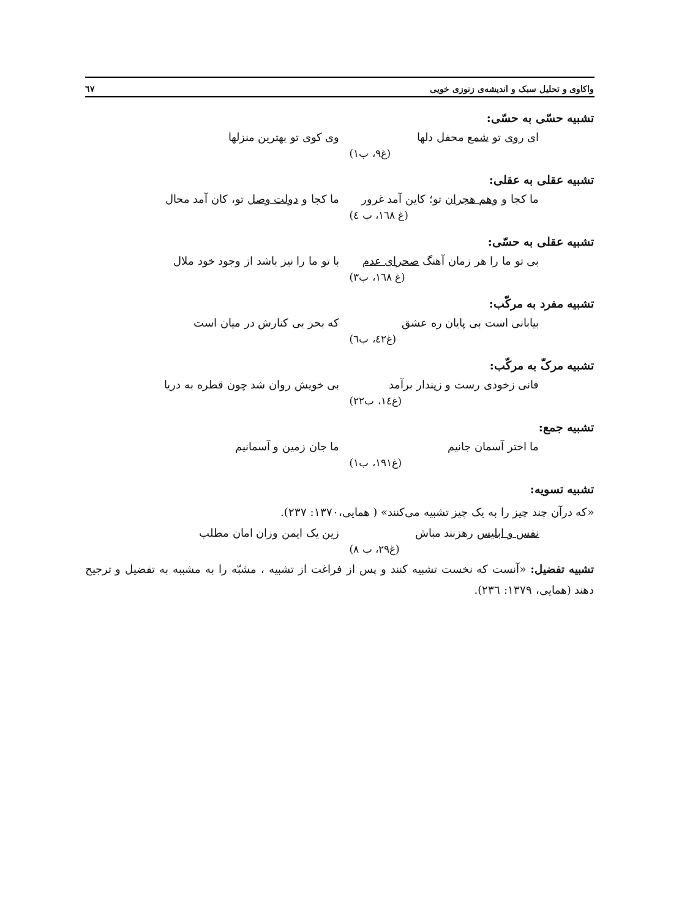واکاوی و تحلیل سبک و اندیشه‌ی زنوزی خویی ٦٧
تشبیه حسّی به حسّی:
ای روی تو شمع محفل دلها وی کوی تو بهترین منزلها
(غ۹، ب۱)
تشبیه عقلی به عقلی:
ما کجا و وهم هجران تو؛ کاین آمد غرور ما کجا و دولت وصل تو، کان آمد محال
(غ ١٦٨، ب ٤)
تشبیه عقلی به حسّی:
بی تو ما را هر زمان آهنگ صحرای عدم با تو ما را نیز باشد از وجود خود ملال
(غ ١٦٨، ب۳)
تشبیه مفرد به مرکّب:
بیابانی است بی پایان ره عشق که بحر بی کنارش در میان است
(غ٤٢، ب٦)
تشبیه مرکّ به مرکّب:
فانی زخودی رست و زپندار برآمد بی خویش روان شد چون قطره به دریا
(غ١٤، ب٢٢)
تشبیه جمع:
ما اختر آسمان جانیم ما جان زمین و آسمانیم
(غ١٩١، ب١)
تشبیه تسویه:
«که درآن چند چیز را به یک چیز تشبیه می‌کنند» ( همایی،١٣٧٠: ٢٣٧).
نفس و ابلیس رهزنند مباش زین یک ایمن وزان امان مطلب
(غ۲۹، ب ۸)
تشبیه تفضیل: «آنست که نخست تشبیه کنند و پس از فراغت از تشبیه ، مشبّه را به مشببه به تفضیل و ترجیح دهند (همایی، ١٣٧٩: ٢٣٦).